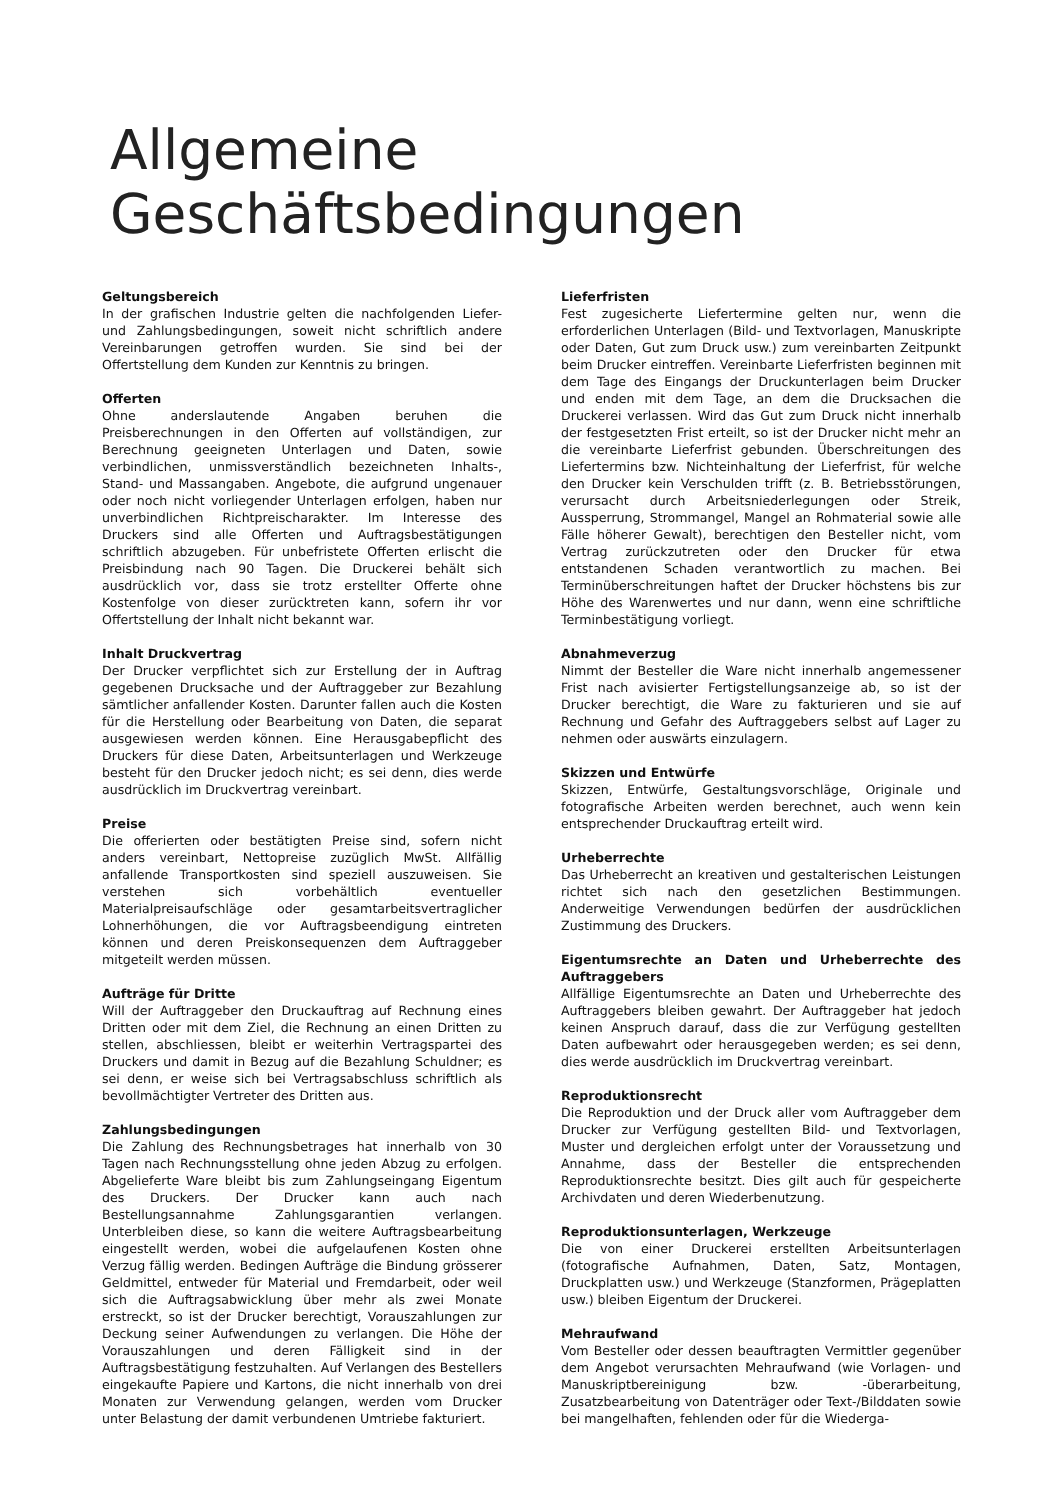Allgemeine Geschäftsbedingungen
Geltungsbereich
In der grafischen Industrie gelten die nachfolgenden Liefer- und Zahlungsbedingungen, soweit nicht schriftlich andere Vereinbarungen getroffen wurden. Sie sind bei der Offertstellung dem Kunden zur Kenntnis zu bringen.
Offerten
Ohne anderslautende Angaben beruhen die Preisberechnungen in den Offerten auf vollständigen, zur Berechnung geeigneten Unterlagen und Daten, sowie verbindlichen, unmissverständlich bezeichneten Inhalts-, Stand- und Massangaben. Angebote, die aufgrund ungenauer oder noch nicht vorliegender Unterlagen erfolgen, haben nur unverbindlichen Richtpreischarakter. Im Interesse des Druckers sind alle Offerten und Auftragsbestätigungen schriftlich abzugeben. Für unbefristete Offerten erlischt die Preisbindung nach 90 Tagen. Die Druckerei behält sich ausdrücklich vor, dass sie trotz erstellter Offerte ohne Kostenfolge von dieser zurücktreten kann, sofern ihr vor Offertstellung der Inhalt nicht bekannt war.
Inhalt Druckvertrag
Der Drucker verpflichtet sich zur Erstellung der in Auftrag gegebenen Drucksache und der Auftraggeber zur Bezahlung sämtlicher anfallender Kosten. Darunter fallen auch die Kosten für die Herstellung oder Bearbeitung von Daten, die separat ausgewiesen werden können. Eine Herausgabepflicht des Druckers für diese Daten, Arbeitsunterlagen und Werkzeuge besteht für den Drucker jedoch nicht; es sei denn, dies werde ausdrücklich im Druckvertrag vereinbart.
Preise
Die offerierten oder bestätigten Preise sind, sofern nicht anders vereinbart, Nettopreise zuzüglich MwSt. Allfällig anfallende Transportkosten sind speziell auszuweisen. Sie verstehen sich vorbehältlich eventueller Materialpreisaufschläge oder gesamtarbeitsvertraglicher Lohnerhöhungen, die vor Auftragsbeendigung eintreten können und deren Preiskonsequenzen dem Auftraggeber mitgeteilt werden müssen.
Aufträge für Dritte
Will der Auftraggeber den Druckauftrag auf Rechnung eines Dritten oder mit dem Ziel, die Rechnung an einen Dritten zu stellen, abschliessen, bleibt er weiterhin Vertragspartei des Druckers und damit in Bezug auf die Bezahlung Schuldner; es sei denn, er weise sich bei Vertragsabschluss schriftlich als bevollmächtigter Vertreter des Dritten aus.
Zahlungsbedingungen
Die Zahlung des Rechnungsbetrages hat innerhalb von 30 Tagen nach Rechnungsstellung ohne jeden Abzug zu erfolgen. Abgelieferte Ware bleibt bis zum Zahlungseingang Eigentum des Druckers. Der Drucker kann auch nach Bestellungsannahme Zahlungsgarantien verlangen. Unterbleiben diese, so kann die weitere Auftragsbearbeitung eingestellt werden, wobei die aufgelaufenen Kosten ohne Verzug fällig werden. Bedingen Aufträge die Bindung grösserer Geldmittel, entweder für Material und Fremdarbeit, oder weil sich die Auftragsabwicklung über mehr als zwei Monate erstreckt, so ist der Drucker berechtigt, Vorauszahlungen zur Deckung seiner Aufwendungen zu verlangen. Die Höhe der Vorauszahlungen und deren Fälligkeit sind in der Auftragsbestätigung festzuhalten. Auf Verlangen des Bestellers eingekaufte Papiere und Kartons, die nicht innerhalb von drei Monaten zur Verwendung gelangen, werden vom Drucker unter Belastung der damit verbundenen Umtriebe fakturiert.
Lieferfristen
Fest zugesicherte Liefertermine gelten nur, wenn die erforderlichen Unterlagen (Bild- und Textvorlagen, Manuskripte oder Daten, Gut zum Druck usw.) zum vereinbarten Zeitpunkt beim Drucker eintreffen. Vereinbarte Lieferfristen beginnen mit dem Tage des Eingangs der Druckunterlagen beim Drucker und enden mit dem Tage, an dem die Drucksachen die Druckerei verlassen. Wird das Gut zum Druck nicht innerhalb der festgesetzten Frist erteilt, so ist der Drucker nicht mehr an die vereinbarte Lieferfrist gebunden. Überschreitungen des Liefertermins bzw. Nichteinhaltung der Lieferfrist, für welche den Drucker kein Verschulden trifft (z. B. Betriebsstörungen, verursacht durch Arbeitsniederlegungen oder Streik, Aussperrung, Strommangel, Mangel an Rohmaterial sowie alle Fälle höherer Gewalt), berechtigen den Besteller nicht, vom Vertrag zurückzutreten oder den Drucker für etwa entstandenen Schaden verantwortlich zu machen. Bei Terminüberschreitungen haftet der Drucker höchstens bis zur Höhe des Warenwertes und nur dann, wenn eine schriftliche Terminbestätigung vorliegt.
Abnahmeverzug
Nimmt der Besteller die Ware nicht innerhalb angemessener Frist nach avisierter Fertigstellungsanzeige ab, so ist der Drucker berechtigt, die Ware zu fakturieren und sie auf Rechnung und Gefahr des Auftraggebers selbst auf Lager zu nehmen oder auswärts einzulagern.
Skizzen und Entwürfe
Skizzen, Entwürfe, Gestaltungsvorschläge, Originale und fotografische Arbeiten werden berechnet, auch wenn kein entsprechender Druckauftrag erteilt wird.
Urheberrechte
Das Urheberrecht an kreativen und gestalterischen Leistungen richtet sich nach den gesetzlichen Bestimmungen. Anderweitige Verwendungen bedürfen der ausdrücklichen Zustimmung des Druckers.
Eigentumsrechte an Daten und Urheberrechte des Auftraggebers
Allfällige Eigentumsrechte an Daten und Urheberrechte des Auftraggebers bleiben gewahrt. Der Auftraggeber hat jedoch keinen Anspruch darauf, dass die zur Verfügung gestellten Daten aufbewahrt oder herausgegeben werden; es sei denn, dies werde ausdrücklich im Druckvertrag vereinbart.
Reproduktionsrecht
Die Reproduktion und der Druck aller vom Auftraggeber dem Drucker zur Verfügung gestellten Bild- und Textvorlagen, Muster und dergleichen erfolgt unter der Voraussetzung und Annahme, dass der Besteller die entsprechenden Reproduktionsrechte besitzt. Dies gilt auch für gespeicherte Archivdaten und deren Wiederbenutzung.
Reproduktionsunterlagen, Werkzeuge
Die von einer Druckerei erstellten Arbeitsunterlagen (fotografische Aufnahmen, Daten, Satz, Montagen, Druckplatten usw.) und Werkzeuge (Stanzformen, Prägeplatten usw.) bleiben Eigentum der Druckerei.
Mehraufwand
Vom Besteller oder dessen beauftragten Vermittler gegenüber dem Angebot verursachten Mehraufwand (wie Vorlagen- und Manuskriptbereinigung bzw. -überarbeitung, Zusatzbearbeitung von Datenträger oder Text-/Bilddaten sowie bei mangelhaften, fehlenden oder für die Wiederga-